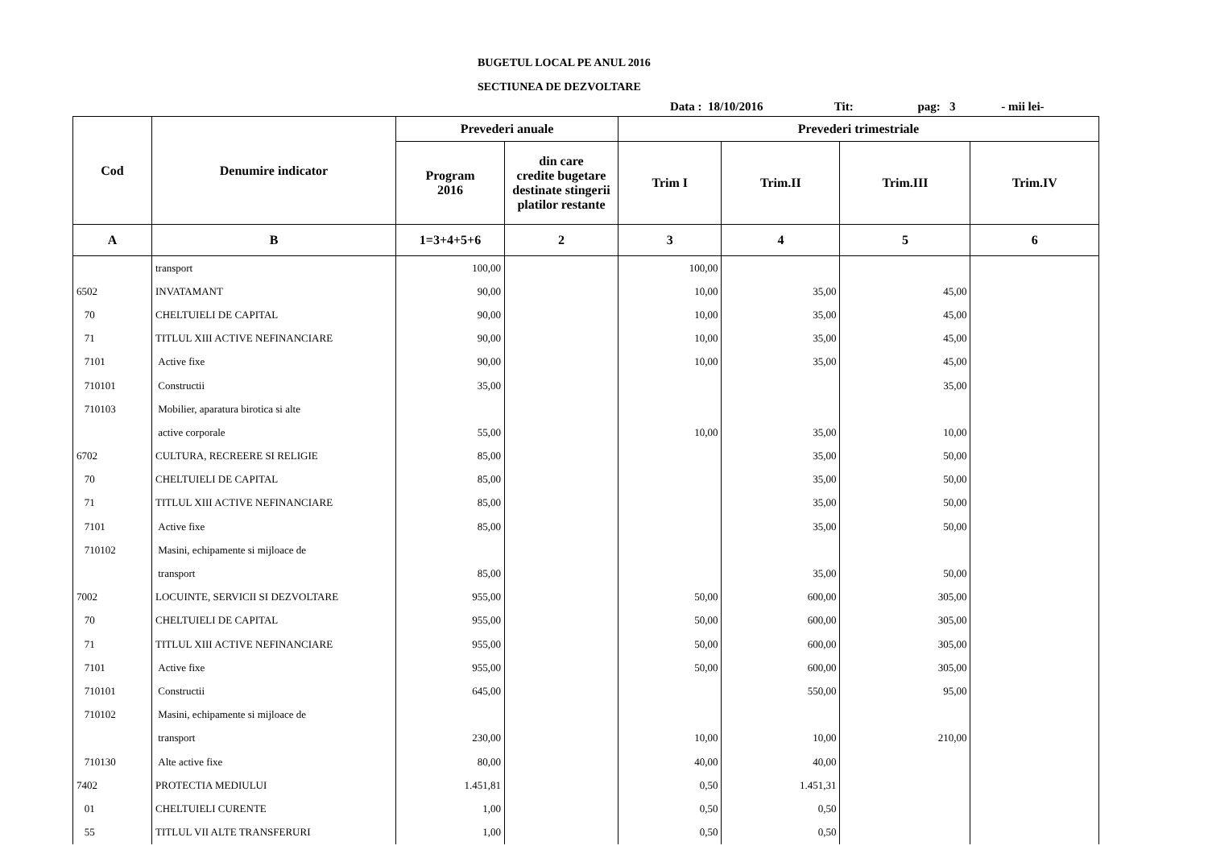BUGETUL LOCAL PE ANUL 2016
SECTIUNEA DE DEZVOLTARE
Data : 18/10/2016 Tit: pag: 3 - mii lei-
| Cod | Denumire indicator | Prevederi anuale | | Prevederi trimestriale | | | |
| --- | --- | --- | --- | --- | --- | --- | --- |
| | | Program 2016 | din care credite bugetare destinate stingerii platilor restante | Trim I | Trim.II | Trim.III | Trim.IV |
| A | B | 1=3+4+5+6 | 2 | 3 | 4 | 5 | 6 |
| | transport | 100,00 | | 100,00 | | | |
| 6502 | INVATAMANT | 90,00 | | 10,00 | 35,00 | 45,00 | |
| 70 | CHELTUIELI DE CAPITAL | 90,00 | | 10,00 | 35,00 | 45,00 | |
| 71 | TITLUL XIII ACTIVE NEFINANCIARE | 90,00 | | 10,00 | 35,00 | 45,00 | |
| 7101 | Active fixe | 90,00 | | 10,00 | 35,00 | 45,00 | |
| 710101 | Constructii | 35,00 | | | | 35,00 | |
| 710103 | Mobilier, aparatura birotica si alte | | | | | | |
| | active corporale | 55,00 | | 10,00 | 35,00 | 10,00 | |
| 6702 | CULTURA, RECREERE SI RELIGIE | 85,00 | | | 35,00 | 50,00 | |
| 70 | CHELTUIELI DE CAPITAL | 85,00 | | | 35,00 | 50,00 | |
| 71 | TITLUL XIII ACTIVE NEFINANCIARE | 85,00 | | | 35,00 | 50,00 | |
| 7101 | Active fixe | 85,00 | | | 35,00 | 50,00 | |
| 710102 | Masini, echipamente si mijloace de | | | | | | |
| | transport | 85,00 | | | 35,00 | 50,00 | |
| 7002 | LOCUINTE, SERVICII SI DEZVOLTARE | 955,00 | | 50,00 | 600,00 | 305,00 | |
| 70 | CHELTUIELI DE CAPITAL | 955,00 | | 50,00 | 600,00 | 305,00 | |
| 71 | TITLUL XIII ACTIVE NEFINANCIARE | 955,00 | | 50,00 | 600,00 | 305,00 | |
| 7101 | Active fixe | 955,00 | | 50,00 | 600,00 | 305,00 | |
| 710101 | Constructii | 645,00 | | | 550,00 | 95,00 | |
| 710102 | Masini, echipamente si mijloace de | | | | | | |
| | transport | 230,00 | | 10,00 | 10,00 | 210,00 | |
| 710130 | Alte active fixe | 80,00 | | 40,00 | 40,00 | | |
| 7402 | PROTECTIA MEDIULUI | 1.451,81 | | 0,50 | 1.451,31 | | |
| 01 | CHELTUIELI CURENTE | 1,00 | | 0,50 | 0,50 | | |
| 55 | TITLUL VII ALTE TRANSFERURI | 1,00 | | 0,50 | 0,50 | | |